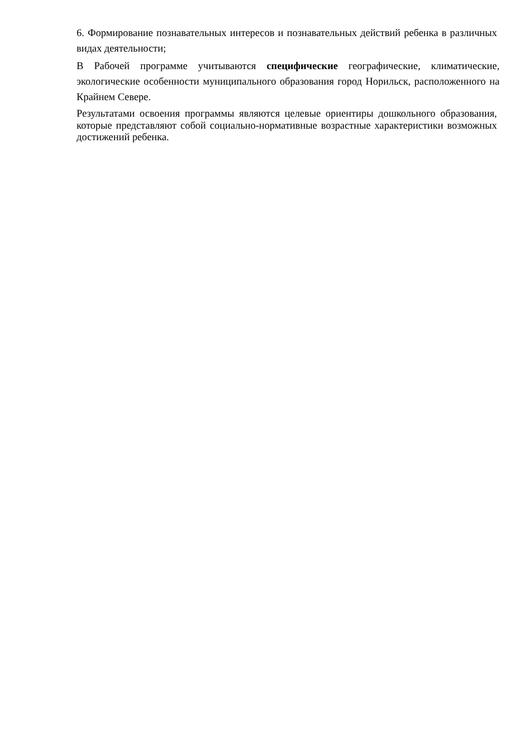6. Формирование познавательных интересов и познавательных действий ребенка в различных видах деятельности;
В Рабочей программе учитываются специфические географические, климатические, экологические особенности муниципального образования город Норильск, расположенного на Крайнем Севере.
Результатами освоения программы являются целевые ориентиры дошкольного образования, которые представляют собой социально-нормативные возрастные характеристики возможных достижений ребенка.